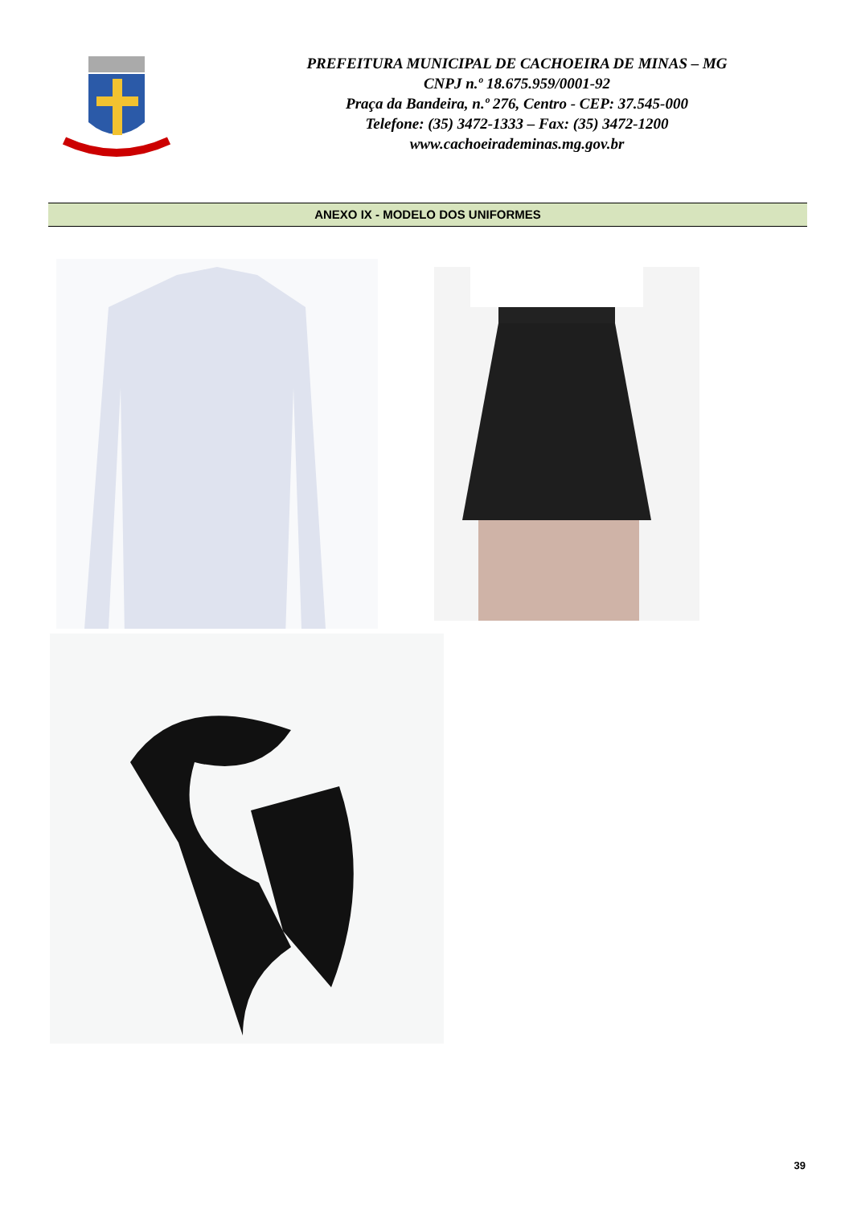PREFEITURA MUNICIPAL DE CACHOEIRA DE MINAS – MG
CNPJ n.º 18.675.959/0001-92
Praça da Bandeira, n.º 276, Centro - CEP: 37.545-000
Telefone: (35) 3472-1333 – Fax: (35) 3472-1200
www.cachoeirademinas.mg.gov.br
ANEXO IX - MODELO DOS UNIFORMES
39